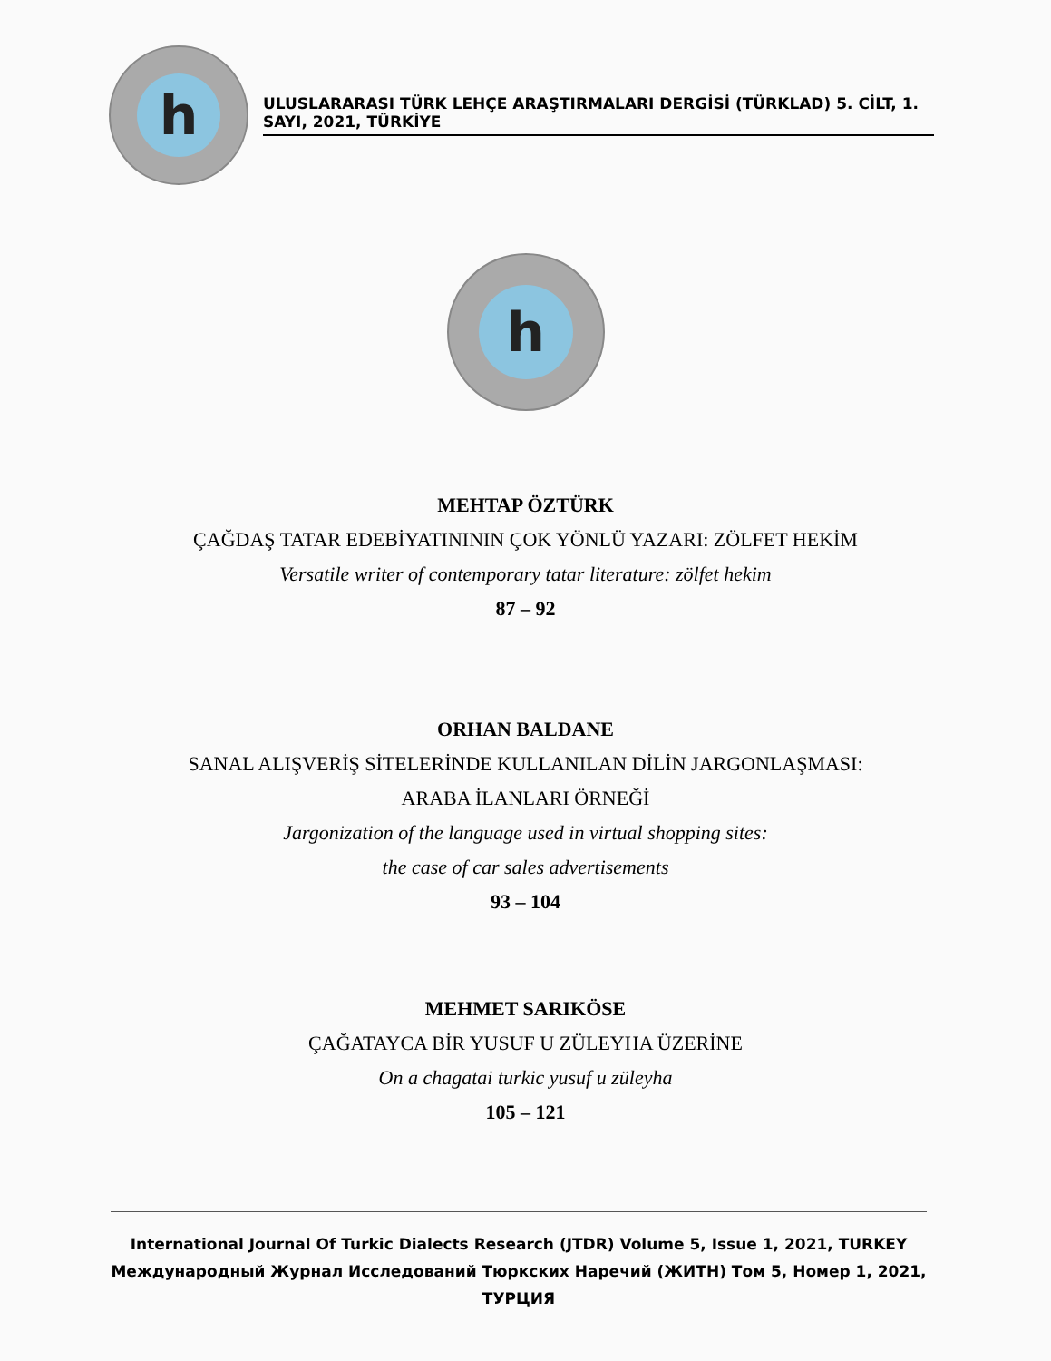h
ULUSLARARASI TÜRK LEHÇE ARAŞTIRMALARI DERGİSİ (TÜRKLAD) 5. CİLT, 1. SAYI, 2021, TÜRKİYE
h
MEHTAP ÖZTÜRK
ÇAĞDAŞ TATAR EDEBİYATINININ ÇOK YÖNLÜ YAZARI: ZÖLFET HEKİM
Versatile writer of contemporary tatar literature: zölfet hekim
87 – 92
ORHAN BALDANE
SANAL ALIŞVERİŞ SİTELERİNDE KULLANILAN DİLİN JARGONLAŞMASI:
ARABA İLANLARI ÖRNEĞİ
Jargonization of the language used in virtual shopping sites:
the case of car sales advertisements
93 – 104
MEHMET SARIKÖSE
ÇAĞATAYCA BİR YUSUF U ZÜLEYHA ÜZERİNE
On a chagatai turkic yusuf u züleyha
105 – 121
International Journal Of Turkic Dialects Research (JTDR) Volume 5, Issue 1, 2021, TURKEY
Международный Журнал Исследований Тюркских Наречий (ЖИТН) Том 5, Номер 1, 2021, ТУРЦИЯ